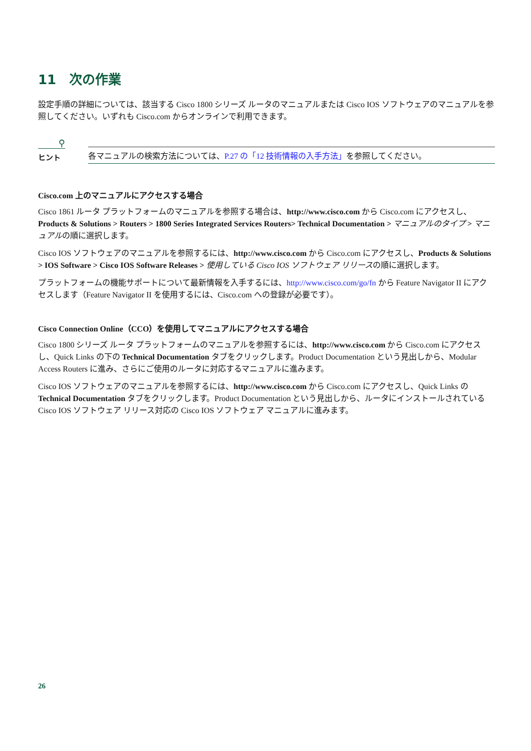11　次の作業
設定手順の詳細については、該当する Cisco 1800 シリーズ ルータのマニュアルまたは Cisco IOS ソフトウェアのマニュアルを参照してください。いずれも Cisco.com からオンラインで利用できます。
⚲
ヒント
各マニュアルの検索方法については、P.27 の「12 技術情報の入手方法」を参照してください。
Cisco.com 上のマニュアルにアクセスする場合
Cisco 1861 ルータ プラットフォームのマニュアルを参照する場合は、http://www.cisco.com から Cisco.com にアクセスし、Products & Solutions > Routers > 1800 Series Integrated Services Routers> Technical Documentation > マニュアルのタイプ > マニュアルの順に選択します。
Cisco IOS ソフトウェアのマニュアルを参照するには、http://www.cisco.com から Cisco.com にアクセスし、Products & Solutions > IOS Software > Cisco IOS Software Releases > 使用している Cisco IOS ソフトウェア リリースの順に選択します。
プラットフォームの機能サポートについて最新情報を入手するには、http://www.cisco.com/go/fn から Feature Navigator II にアクセスします（Feature Navigator II を使用するには、Cisco.com への登録が必要です）。
Cisco Connection Online（CCO）を使用してマニュアルにアクセスする場合
Cisco 1800 シリーズ ルータ プラットフォームのマニュアルを参照するには、http://www.cisco.com から Cisco.com にアクセスし、Quick Links の下の Technical Documentation タブをクリックします。Product Documentation という見出しから、Modular Access Routers に進み、さらにご使用のルータに対応するマニュアルに進みます。
Cisco IOS ソフトウェアのマニュアルを参照するには、http://www.cisco.com から Cisco.com にアクセスし、Quick Links の Technical Documentation タブをクリックします。Product Documentation という見出しから、ルータにインストールされている Cisco IOS ソフトウェア リリース対応の Cisco IOS ソフトウェア マニュアルに進みます。
26